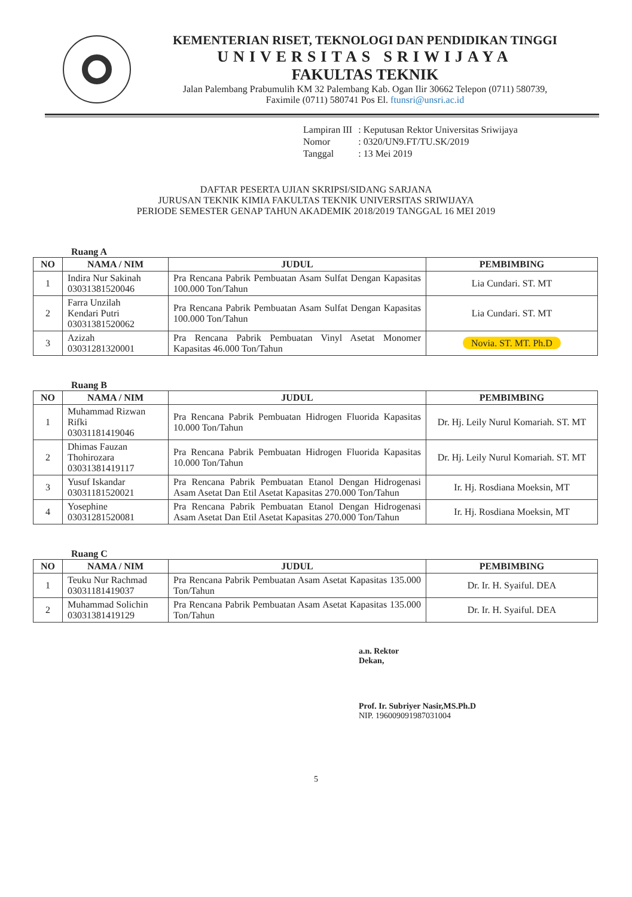KEMENTERIAN RISET, TEKNOLOGI DAN PENDIDIKAN TINGGI
UNIVERSITAS SRIWIJAYA
FAKULTAS TEKNIK
Jalan Palembang Prabumulih KM 32 Palembang Kab. Ogan Ilir 30662 Telepon (0711) 580739,
Faximile (0711) 580741 Pos El. ftunsri@unsri.ac.id
| Lampiran III | : Keputusan Rektor Universitas Sriwijaya |
| Nomor | : 0320/UN9.FT/TU.SK/2019 |
| Tanggal | : 13 Mei 2019 |
DAFTAR PESERTA UJIAN SKRIPSI/SIDANG SARJANA
JURUSAN TEKNIK KIMIA FAKULTAS TEKNIK UNIVERSITAS SRIWIJAYA
PERIODE SEMESTER GENAP TAHUN AKADEMIK 2018/2019 TANGGAL 16 MEI 2019
Ruang A
| NO | NAMA / NIM | JUDUL | PEMBIMBING |
| --- | --- | --- | --- |
| 1 | Indira Nur Sakinah 03031381520046 | Pra Rencana Pabrik Pembuatan Asam Sulfat Dengan Kapasitas 100.000 Ton/Tahun | Lia Cundari. ST. MT |
| 2 | Farra Unzilah Kendari Putri 03031381520062 | Pra Rencana Pabrik Pembuatan Asam Sulfat Dengan Kapasitas 100.000 Ton/Tahun | Lia Cundari. ST. MT |
| 3 | Azizah 03031281320001 | Pra Rencana Pabrik Pembuatan Vinyl Asetat Monomer Kapasitas 46.000 Ton/Tahun | Novia. ST. MT. Ph.D |
Ruang B
| NO | NAMA / NIM | JUDUL | PEMBIMBING |
| --- | --- | --- | --- |
| 1 | Muhammad Rizwan Rifki 03031181419046 | Pra Rencana Pabrik Pembuatan Hidrogen Fluorida Kapasitas 10.000 Ton/Tahun | Dr. Hj. Leily Nurul Komariah. ST. MT |
| 2 | Dhimas Fauzan Thohirozara 03031381419117 | Pra Rencana Pabrik Pembuatan Hidrogen Fluorida Kapasitas 10.000 Ton/Tahun | Dr. Hj. Leily Nurul Komariah. ST. MT |
| 3 | Yusuf Iskandar 03031181520021 | Pra Rencana Pabrik Pembuatan Etanol Dengan Hidrogenasi Asam Asetat Dan Etil Asetat Kapasitas 270.000 Ton/Tahun | Ir. Hj. Rosdiana Moeksin, MT |
| 4 | Yosephine 03031281520081 | Pra Rencana Pabrik Pembuatan Etanol Dengan Hidrogenasi Asam Asetat Dan Etil Asetat Kapasitas 270.000 Ton/Tahun | Ir. Hj. Rosdiana Moeksin, MT |
Ruang C
| NO | NAMA / NIM | JUDUL | PEMBIMBING |
| --- | --- | --- | --- |
| 1 | Teuku Nur Rachmad 03031181419037 | Pra Rencana Pabrik Pembuatan Asam Asetat Kapasitas 135.000 Ton/Tahun | Dr. Ir. H. Syaiful. DEA |
| 2 | Muhammad Solichin 03031381419129 | Pra Rencana Pabrik Pembuatan Asam Asetat Kapasitas 135.000 Ton/Tahun | Dr. Ir. H. Syaiful. DEA |
a.n. Rektor
Dekan,
Prof. Ir. Subriyer Nasir,MS.Ph.D
NIP. 196009091987031004
5